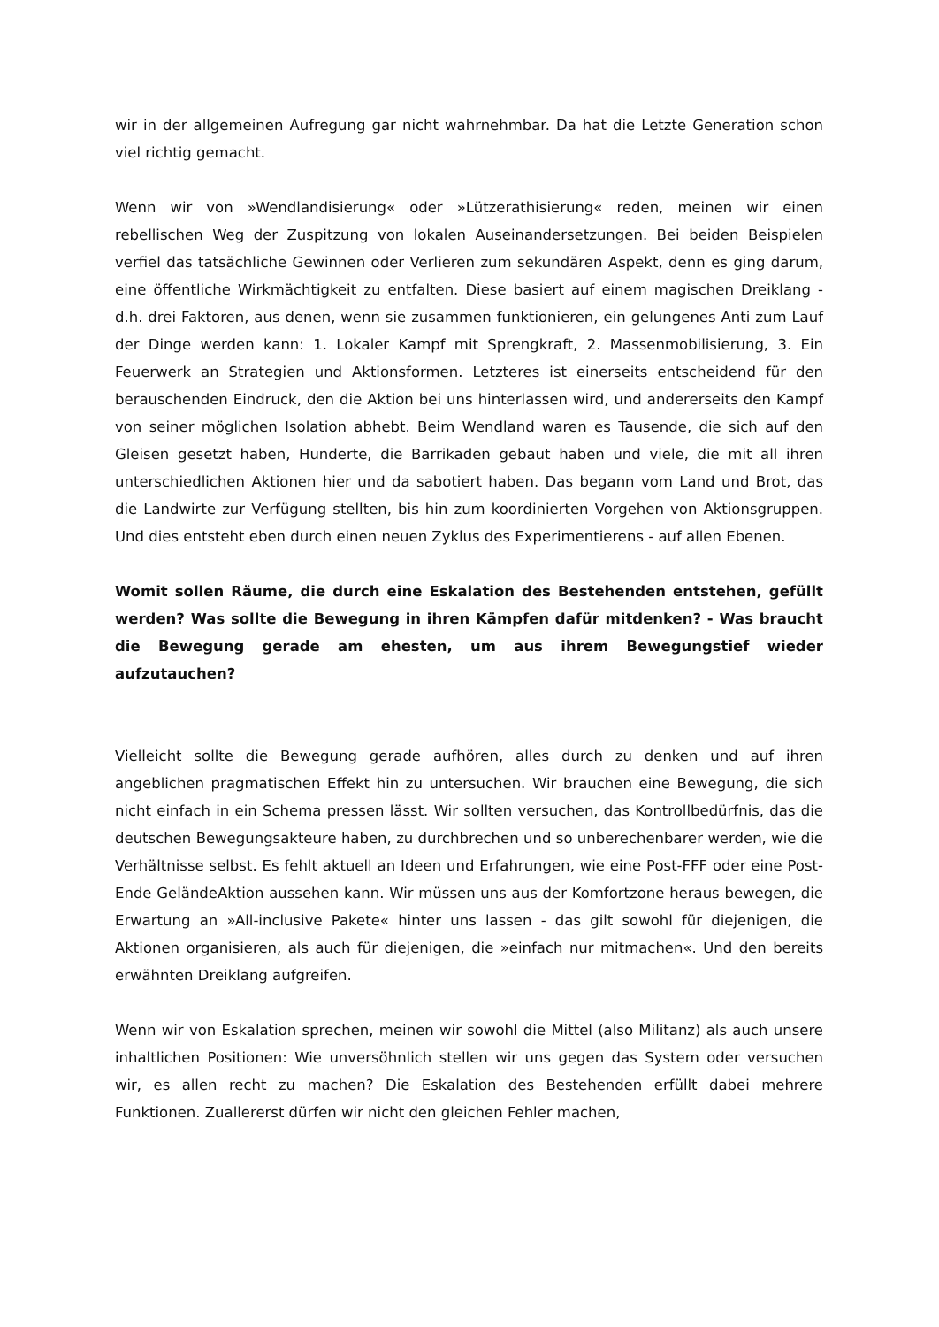wir in der allgemeinen Aufregung gar nicht wahrnehmbar. Da hat die Letzte Generation schon viel richtig gemacht.
Wenn wir von »Wendlandisierung« oder »Lützerathisierung« reden, meinen wir einen rebellischen Weg der Zuspitzung von lokalen Auseinandersetzungen. Bei beiden Beispielen verfiel das tatsächliche Gewinnen oder Verlieren zum sekundären Aspekt, denn es ging darum, eine öffentliche Wirkmächtigkeit zu entfalten. Diese basiert auf einem magischen Dreiklang - d.h. drei Faktoren, aus denen, wenn sie zusammen funktionieren, ein gelungenes Anti zum Lauf der Dinge werden kann: 1. Lokaler Kampf mit Sprengkraft, 2. Massenmobilisierung, 3. Ein Feuerwerk an Strategien und Aktionsformen. Letzteres ist einerseits entscheidend für den berauschenden Eindruck, den die Aktion bei uns hinterlassen wird, und andererseits den Kampf von seiner möglichen Isolation abhebt. Beim Wendland waren es Tausende, die sich auf den Gleisen gesetzt haben, Hunderte, die Barrikaden gebaut haben und viele, die mit all ihren unterschiedlichen Aktionen hier und da sabotiert haben. Das begann vom Land und Brot, das die Landwirte zur Verfügung stellten, bis hin zum koordinierten Vorgehen von Aktionsgruppen. Und dies entsteht eben durch einen neuen Zyklus des Experimentierens - auf allen Ebenen.
Womit sollen Räume, die durch eine Eskalation des Bestehenden entstehen, gefüllt werden? Was sollte die Bewegung in ihren Kämpfen dafür mitdenken? - Was braucht die Bewegung gerade am ehesten, um aus ihrem Bewegungstief wieder aufzutauchen?
Vielleicht sollte die Bewegung gerade aufhören, alles durch zu denken und auf ihren angeblichen pragmatischen Effekt hin zu untersuchen. Wir brauchen eine Bewegung, die sich nicht einfach in ein Schema pressen lässt. Wir sollten versuchen, das Kontrollbedürfnis, das die deutschen Bewegungsakteure haben, zu durchbrechen und so unberechenbarer werden, wie die Verhältnisse selbst. Es fehlt aktuell an Ideen und Erfahrungen, wie eine Post-FFF oder eine Post-Ende GeländeAktion aussehen kann. Wir müssen uns aus der Komfortzone heraus bewegen, die Erwartung an »All-inclusive Pakete« hinter uns lassen - das gilt sowohl für diejenigen, die Aktionen organisieren, als auch für diejenigen, die »einfach nur mitmachen«. Und den bereits erwähnten Dreiklang aufgreifen.
Wenn wir von Eskalation sprechen, meinen wir sowohl die Mittel (also Militanz) als auch unsere inhaltlichen Positionen: Wie unversöhnlich stellen wir uns gegen das System oder versuchen wir, es allen recht zu machen? Die Eskalation des Bestehenden erfüllt dabei mehrere Funktionen. Zuallererst dürfen wir nicht den gleichen Fehler machen,